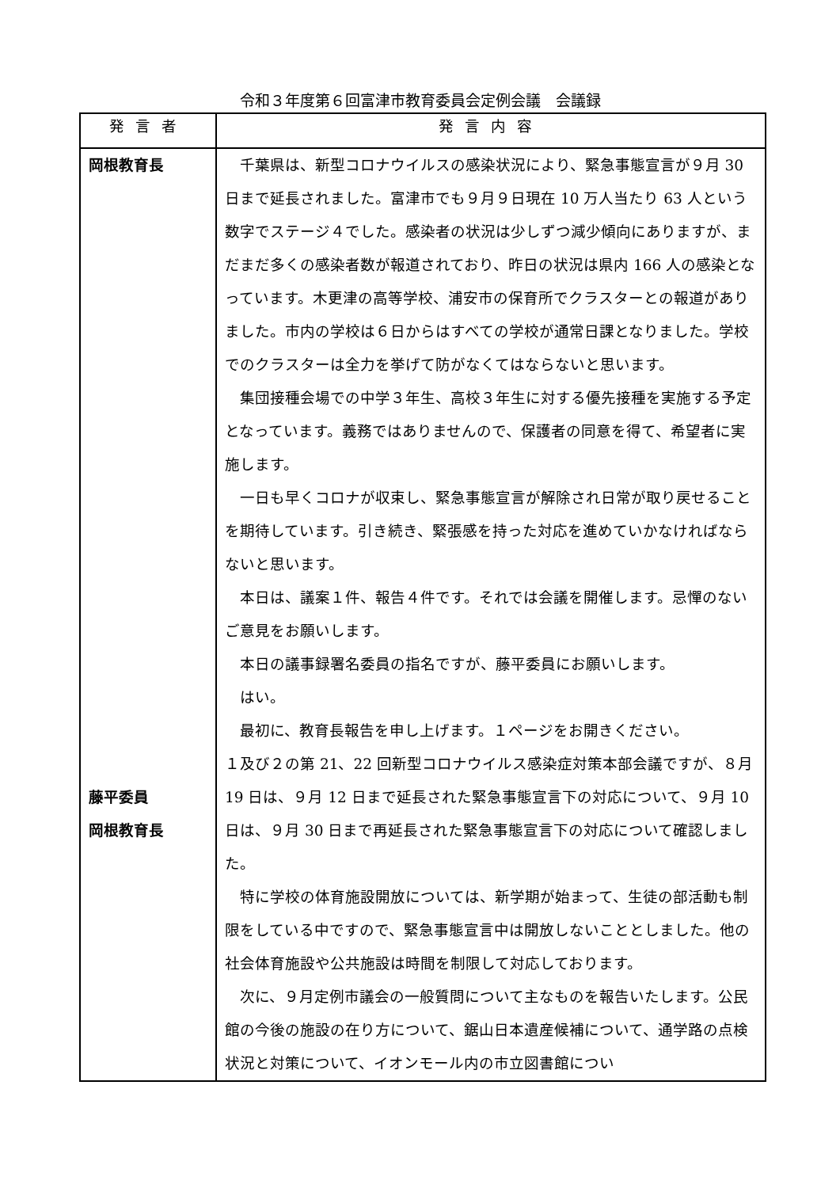令和３年度第６回富津市教育委員会定例会議　会議録
| 発言者 | 発言内容 |
| --- | --- |
| 岡根教育長 藤平委員 岡根教育長 | 千葉県は、新型コロナウイルスの感染状況により、緊急事態宣言が９月 30 日まで延長されました。富津市でも９月９日現在 10 万人当たり 63 人という数字でステージ４でした。感染者の状況は少しずつ減少傾向にありますが、まだまだ多くの感染者数が報道されており、昨日の状況は県内 166 人の感染となっています。木更津の高等学校、浦安市の保育所でクラスターとの報道がありました。市内の学校は６日からはすべての学校が通常日課となりました。学校でのクラスターは全力を挙げて防がなくてはならないと思います。 集団接種会場での中学３年生、高校３年生に対する優先接種を実施する予定となっています。義務ではありませんので、保護者の同意を得て、希望者に実施します。 一日も早くコロナが収束し、緊急事態宣言が解除され日常が取り戻せることを期待しています。引き続き、緊張感を持った対応を進めていかなければならないと思います。 本日は、議案１件、報告４件です。それでは会議を開催します。忌憚のないご意見をお願いします。 本日の議事録署名委員の指名ですが、藤平委員にお願いします。 はい。 最初に、教育長報告を申し上げます。１ページをお開きください。 １及び２の第 21、22 回新型コロナウイルス感染症対策本部会議ですが、８月 19 日は、９月 12 日まで延長された緊急事態宣言下の対応について、９月 10 日は、９月 30 日まで再延長された緊急事態宣言下の対応について確認しました。 特に学校の体育施設開放については、新学期が始まって、生徒の部活動も制限をしている中ですので、緊急事態宣言中は開放しないこととしました。他の社会体育施設や公共施設は時間を制限して対応しております。 次に、９月定例市議会の一般質問について主なものを報告いたします。公民館の今後の施設の在り方について、鋸山日本遺産候補について、通学路の点検状況と対策について、イオンモール内の市立図書館につい |